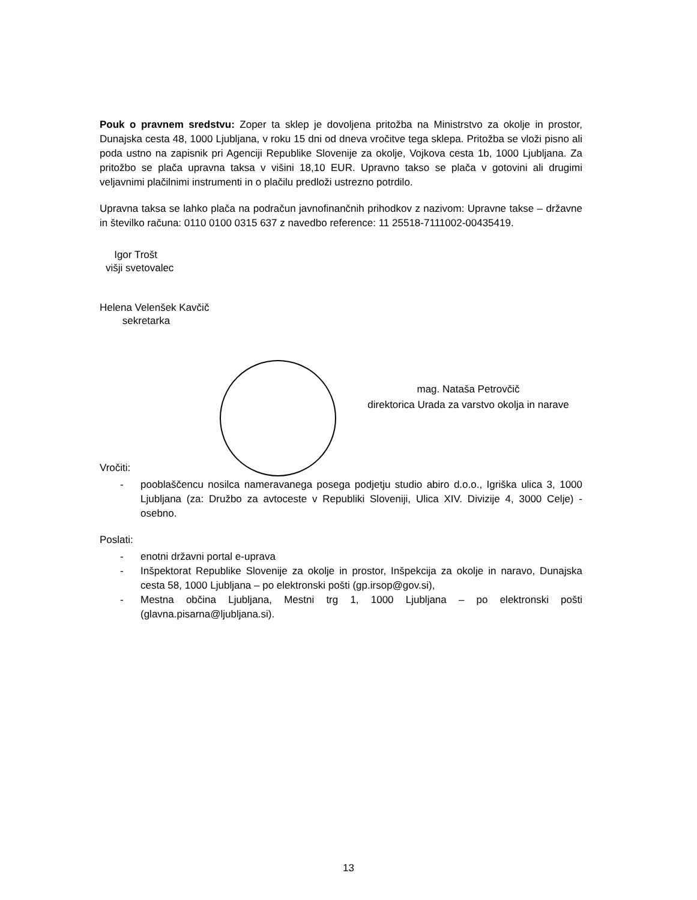Pouk o pravnem sredstvu: Zoper ta sklep je dovoljena pritožba na Ministrstvo za okolje in prostor, Dunajska cesta 48, 1000 Ljubljana, v roku 15 dni od dneva vročitve tega sklepa. Pritožba se vloži pisno ali poda ustno na zapisnik pri Agenciji Republike Slovenije za okolje, Vojkova cesta 1b, 1000 Ljubljana. Za pritožbo se plača upravna taksa v višini 18,10 EUR. Upravno takso se plača v gotovini ali drugimi veljavnimi plačilnimi instrumenti in o plačilu predloži ustrezno potrdilo.
Upravna taksa se lahko plača na podračun javnofinančnih prihodkov z nazivom: Upravne takse – državne in številko računa: 0110 0100 0315 637 z navedbo reference: 11 25518-7111002-00435419.
Igor Trošt
višji svetovalec
Helena Velenšek Kavčič
sekretarka
mag. Nataša Petrovčič
direktorica Urada za varstvo okolja in narave
Vročiti:
- pooblaščencu nosilca nameravanega posega podjetju studio abiro d.o.o., Igriška ulica 3, 1000 Ljubljana (za: Družbo za avtoceste v Republiki Sloveniji, Ulica XIV. Divizije 4, 3000 Celje) - osebno.
Poslati:
- enotni državni portal e-uprava
- Inšpektorat Republike Slovenije za okolje in prostor, Inšpekcija za okolje in naravo, Dunajska cesta 58, 1000 Ljubljana – po elektronski pošti (gp.irsop@gov.si),
- Mestna občina Ljubljana, Mestni trg 1, 1000 Ljubljana – po elektronski pošti (glavna.pisarna@ljubljana.si).
13